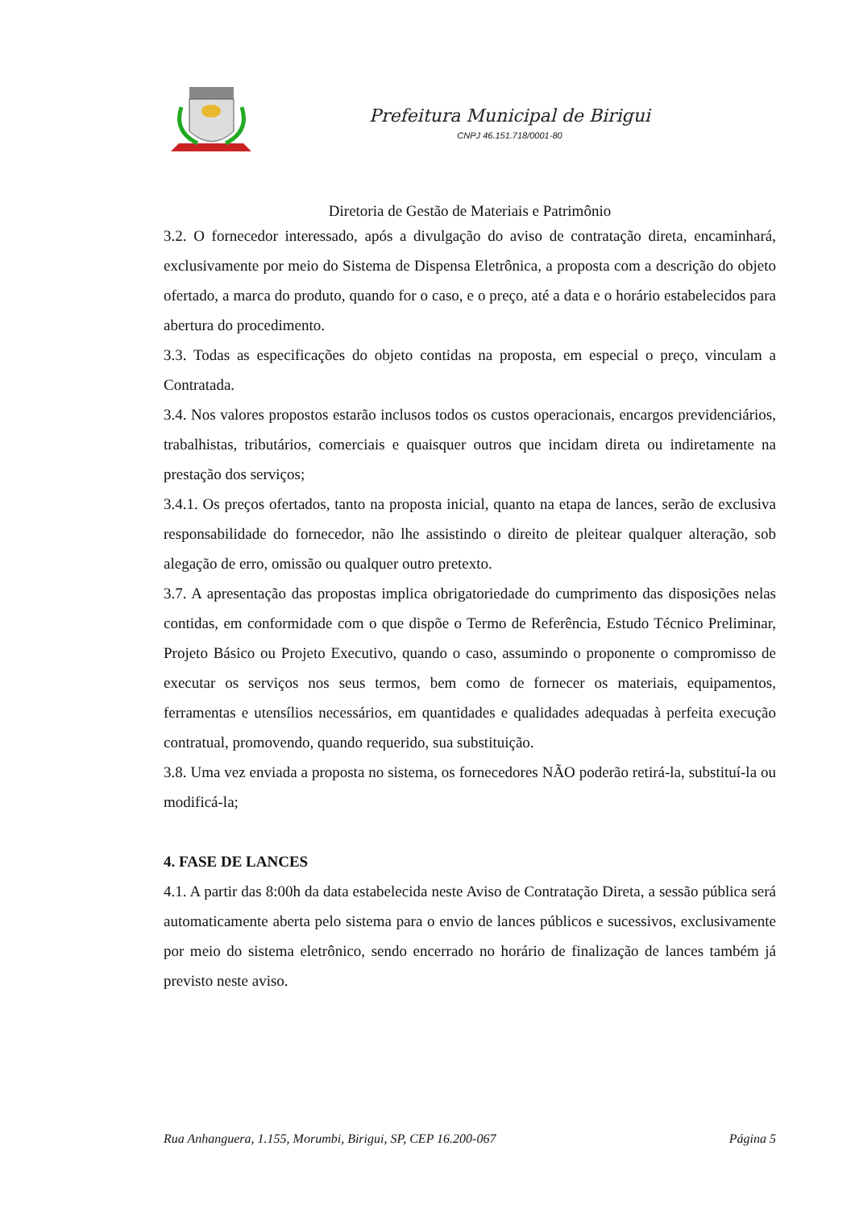Prefeitura Municipal de Birigui
CNPJ 46.151.718/0001-80
Diretoria de Gestão de Materiais e Patrimônio
3.2. O fornecedor interessado, após a divulgação do aviso de contratação direta, encaminhará, exclusivamente por meio do Sistema de Dispensa Eletrônica, a proposta com a descrição do objeto ofertado, a marca do produto, quando for o caso, e o preço, até a data e o horário estabelecidos para abertura do procedimento.
3.3. Todas as especificações do objeto contidas na proposta, em especial o preço, vinculam a Contratada.
3.4. Nos valores propostos estarão inclusos todos os custos operacionais, encargos previdenciários, trabalhistas, tributários, comerciais e quaisquer outros que incidam direta ou indiretamente na prestação dos serviços;
3.4.1. Os preços ofertados, tanto na proposta inicial, quanto na etapa de lances, serão de exclusiva responsabilidade do fornecedor, não lhe assistindo o direito de pleitear qualquer alteração, sob alegação de erro, omissão ou qualquer outro pretexto.
3.7. A apresentação das propostas implica obrigatoriedade do cumprimento das disposições nelas contidas, em conformidade com o que dispõe o Termo de Referência, Estudo Técnico Preliminar, Projeto Básico ou Projeto Executivo, quando o caso, assumindo o proponente o compromisso de executar os serviços nos seus termos, bem como de fornecer os materiais, equipamentos, ferramentas e utensílios necessários, em quantidades e qualidades adequadas à perfeita execução contratual, promovendo, quando requerido, sua substituição.
3.8. Uma vez enviada a proposta no sistema, os fornecedores NÃO poderão retirá-la, substituí-la ou modificá-la;
4. FASE DE LANCES
4.1. A partir das 8:00h da data estabelecida neste Aviso de Contratação Direta, a sessão pública será automaticamente aberta pelo sistema para o envio de lances públicos e sucessivos, exclusivamente por meio do sistema eletrônico, sendo encerrado no horário de finalização de lances também já previsto neste aviso.
Rua Anhanguera, 1.155, Morumbi, Birigui, SP, CEP 16.200-067 Página 5